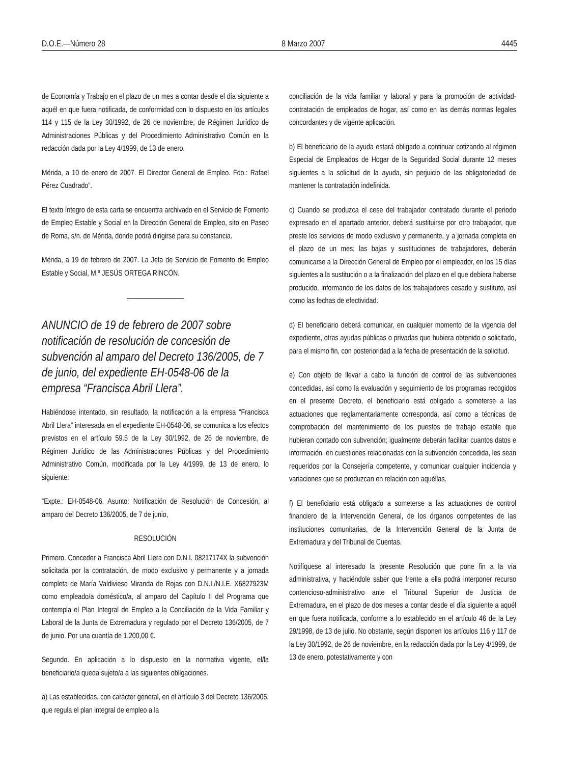D.O.E.—Número 28 8 Marzo 2007 4445
de Economía y Trabajo en el plazo de un mes a contar desde el día siguiente a aquél en que fuera notificada, de conformidad con lo dispuesto en los artículos 114 y 115 de la Ley 30/1992, de 26 de noviembre, de Régimen Jurídico de Administraciones Públicas y del Procedimiento Administrativo Común en la redacción dada por la Ley 4/1999, de 13 de enero.
Mérida, a 10 de enero de 2007. El Director General de Empleo. Fdo.: Rafael Pérez Cuadrado”.
El texto íntegro de esta carta se encuentra archivado en el Servicio de Fomento de Empleo Estable y Social en la Dirección General de Empleo, sito en Paseo de Roma, s/n. de Mérida, donde podrá dirigirse para su constancia.
Mérida, a 19 de febrero de 2007. La Jefa de Servicio de Fomento de Empleo Estable y Social, M.ª JESÚS ORTEGA RINCÓN.
ANUNCIO de 19 de febrero de 2007 sobre notificación de resolución de concesión de subvención al amparo del Decreto 136/2005, de 7 de junio, del expediente EH-0548-06 de la empresa “Francisca Abril Llera”.
Habiéndose intentado, sin resultado, la notificación a la empresa “Francisca Abril Llera” interesada en el expediente EH-0548-06, se comunica a los efectos previstos en el artículo 59.5 de la Ley 30/1992, de 26 de noviembre, de Régimen Jurídico de las Administraciones Públicas y del Procedimiento Administrativo Común, modificada por la Ley 4/1999, de 13 de enero, lo siguiente:
“Expte.: EH-0548-06. Asunto: Notificación de Resolución de Concesión, al amparo del Decreto 136/2005, de 7 de junio,
RESOLUCIÓN
Primero. Conceder a Francisca Abril Llera con D.N.I. 08217174X la subvención solicitada por la contratación, de modo exclusivo y permanente y a jornada completa de María Valdivieso Miranda de Rojas con D.N.I./N.I.E. X6827923M como empleado/a doméstico/a, al amparo del Capítulo II del Programa que contempla el Plan Integral de Empleo a la Conciliación de la Vida Familiar y Laboral de la Junta de Extremadura y regulado por el Decreto 136/2005, de 7 de junio. Por una cuantía de 1.200,00 €.
Segundo. En aplicación a lo dispuesto en la normativa vigente, el/la beneficiario/a queda sujeto/a a las siguientes obligaciones.
a) Las establecidas, con carácter general, en el artículo 3 del Decreto 136/2005, que regula el plan integral de empleo a la
conciliación de la vida familiar y laboral y para la promoción de actividad-contratación de empleados de hogar, así como en las demás normas legales concordantes y de vigente aplicación.
b) El beneficiario de la ayuda estará obligado a continuar cotizando al régimen Especial de Empleados de Hogar de la Seguridad Social durante 12 meses siguientes a la solicitud de la ayuda, sin perjuicio de las obligatoriedad de mantener la contratación indefinida.
c) Cuando se produzca el cese del trabajador contratado durante el periodo expresado en el apartado anterior, deberá sustituirse por otro trabajador, que preste los servicios de modo exclusivo y permanente, y a jornada completa en el plazo de un mes; las bajas y sustituciones de trabajadores, deberán comunicarse a la Dirección General de Empleo por el empleador, en los 15 días siguientes a la sustitución o a la finalización del plazo en el que debiera haberse producido, informando de los datos de los trabajadores cesado y sustituto, así como las fechas de efectividad.
d) El beneficiario deberá comunicar, en cualquier momento de la vigencia del expediente, otras ayudas públicas o privadas que hubiera obtenido o solicitado, para el mismo fin, con posterioridad a la fecha de presentación de la solicitud.
e) Con objeto de llevar a cabo la función de control de las subvenciones concedidas, así como la evaluación y seguimiento de los programas recogidos en el presente Decreto, el beneficiario está obligado a someterse a las actuaciones que reglamentariamente corresponda, así como a técnicas de comprobación del mantenimiento de los puestos de trabajo estable que hubieran contado con subvención; igualmente deberán facilitar cuantos datos e información, en cuestiones relacionadas con la subvención concedida, les sean requeridos por la Consejería competente, y comunicar cualquier incidencia y variaciones que se produzcan en relación con aquéllas.
f) El beneficiario está obligado a someterse a las actuaciones de control financiero de la Intervención General, de los órganos competentes de las instituciones comunitarias, de la Intervención General de la Junta de Extremadura y del Tribunal de Cuentas.
Notifíquese al interesado la presente Resolución que pone fin a la vía administrativa, y haciéndole saber que frente a ella podrá interponer recurso contencioso-administrativo ante el Tribunal Superior de Justicia de Extremadura, en el plazo de dos meses a contar desde el día siguiente a aquél en que fuera notificada, conforme a lo establecido en el artículo 46 de la Ley 29/1998, de 13 de julio. No obstante, según disponen los artículos 116 y 117 de la Ley 30/1992, de 26 de noviembre, en la redacción dada por la Ley 4/1999, de 13 de enero, potestativamente y con